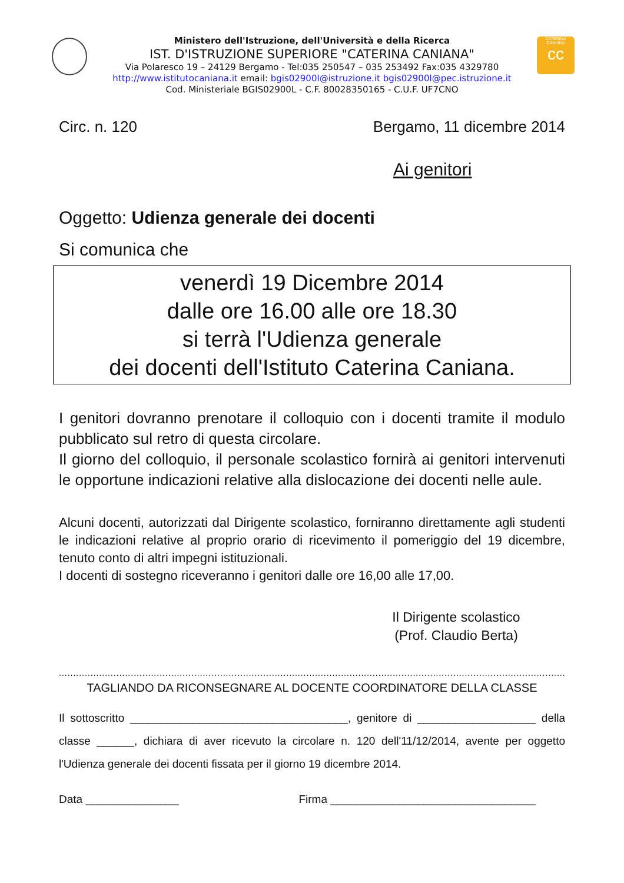CATERINA
CANIANA
cc
Ministero dell'Istruzione, dell'Università e della Ricerca
IST. D'ISTRUZIONE SUPERIORE "CATERINA CANIANA"
Via Polaresco 19 – 24129 Bergamo - Tel:035 250547 – 035 253492 Fax:035 4329780
http://www.istitutocaniana.it email: bgis02900l@istruzione.it bgis02900l@pec.istruzione.it
Cod. Ministeriale BGIS02900L - C.F. 80028350165 - C.U.F. UF7CNO
Circ. n. 120 Bergamo, 11 dicembre 2014
Ai genitori
Oggetto: Udienza generale dei docenti
Si comunica che
venerdì 19 Dicembre 2014
dalle ore 16.00 alle ore 18.30
si terrà l'Udienza generale
dei docenti dell'Istituto Caterina Caniana.
I genitori dovranno prenotare il colloquio con i docenti tramite il modulo pubblicato sul retro di questa circolare.
Il giorno del colloquio, il personale scolastico fornirà ai genitori intervenuti le opportune indicazioni relative alla dislocazione dei docenti nelle aule.
Alcuni docenti, autorizzati dal Dirigente scolastico, forniranno direttamente agli studenti le indicazioni relative al proprio orario di ricevimento il pomeriggio del 19 dicembre, tenuto conto di altri impegni istituzionali.
I docenti di sostegno riceveranno i genitori dalle ore 16,00 alle 17,00.
Il Dirigente scolastico
(Prof. Claudio Berta)
....................................................................................................................................................................................
TAGLIANDO DA RICONSEGNARE AL DOCENTE COORDINATORE DELLA CLASSE
Il sottoscritto ___________________________________, genitore di ___________________ della classe ______, dichiara di aver ricevuto la circolare n. 120 dell'11/12/2014, avente per oggetto l'Udienza generale dei docenti fissata per il giorno 19 dicembre 2014.
Data _______________ Firma _________________________________